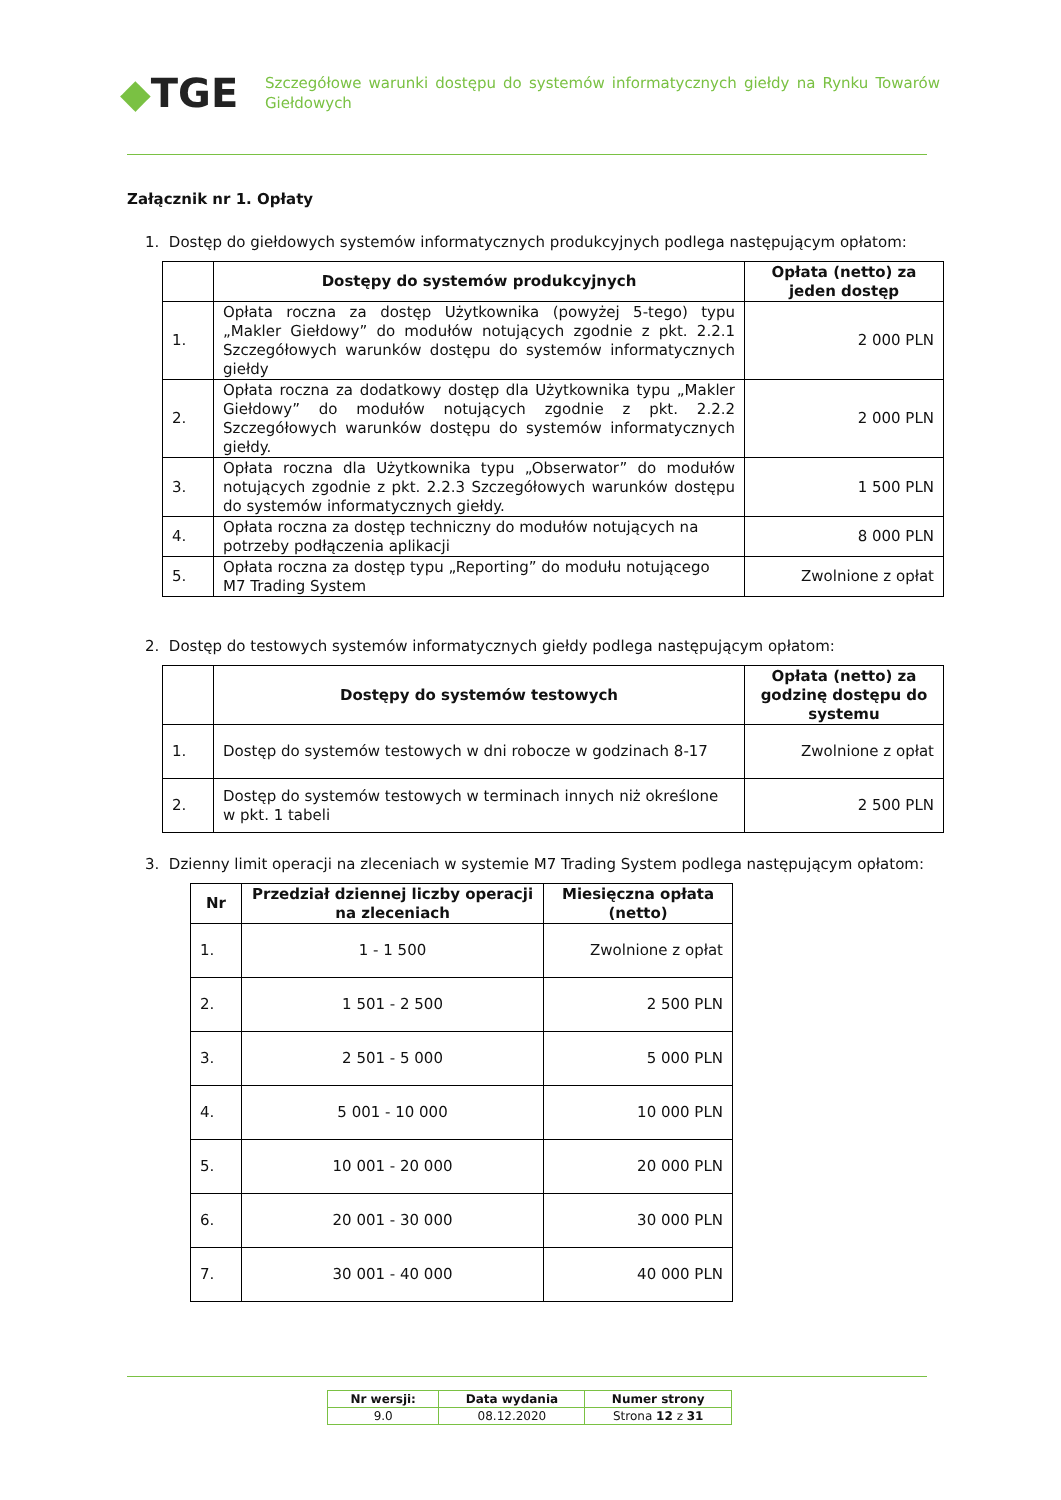◆TGE
Szczegółowe warunki dostępu do systemów informatycznych giełdy na Rynku Towarów Giełdowych
Załącznik nr 1. Opłaty
1. Dostęp do giełdowych systemów informatycznych produkcyjnych podlega następującym opłatom:
| | Dostępy do systemów produkcyjnych | Opłata (netto) za jeden dostęp |
| --- | --- | --- |
| 1. | Opłata roczna za dostęp Użytkownika (powyżej 5-tego) typu „Makler Giełdowy” do modułów notujących zgodnie z pkt. 2.2.1 Szczegółowych warunków dostępu do systemów informatycznych giełdy | 2 000 PLN |
| 2. | Opłata roczna za dodatkowy dostęp dla Użytkownika typu „Makler Giełdowy” do modułów notujących zgodnie z pkt. 2.2.2 Szczegółowych warunków dostępu do systemów informatycznych giełdy. | 2 000 PLN |
| 3. | Opłata roczna dla Użytkownika typu „Obserwator” do modułów notujących zgodnie z pkt. 2.2.3 Szczegółowych warunków dostępu do systemów informatycznych giełdy. | 1 500 PLN |
| 4. | Opłata roczna za dostęp techniczny do modułów notujących na potrzeby podłączenia aplikacji | 8 000 PLN |
| 5. | Opłata roczna za dostęp typu „Reporting” do modułu notującego M7 Trading System | Zwolnione z opłat |
2. Dostęp do testowych systemów informatycznych giełdy podlega następującym opłatom:
| | Dostępy do systemów testowych | Opłata (netto) za godzinę dostępu do systemu |
| --- | --- | --- |
| 1. | Dostęp do systemów testowych w dni robocze w godzinach 8-17 | Zwolnione z opłat |
| 2. | Dostęp do systemów testowych w terminach innych niż określone w pkt. 1 tabeli | 2 500 PLN |
3. Dzienny limit operacji na zleceniach w systemie M7 Trading System podlega następującym opłatom:
| Nr | Przedział dziennej liczby operacji na zleceniach | Miesięczna opłata (netto) |
| --- | --- | --- |
| 1. | 1 - 1 500 | Zwolnione z opłat |
| 2. | 1 501 - 2 500 | 2 500 PLN |
| 3. | 2 501 - 5 000 | 5 000 PLN |
| 4. | 5 001 - 10 000 | 10 000 PLN |
| 5. | 10 001 - 20 000 | 20 000 PLN |
| 6. | 20 001 - 30 000 | 30 000 PLN |
| 7. | 30 001 - 40 000 | 40 000 PLN |
| Nr wersji: | Data wydania | Numer strony |
| 9.0 | 08.12.2020 | Strona 12 z 31 |